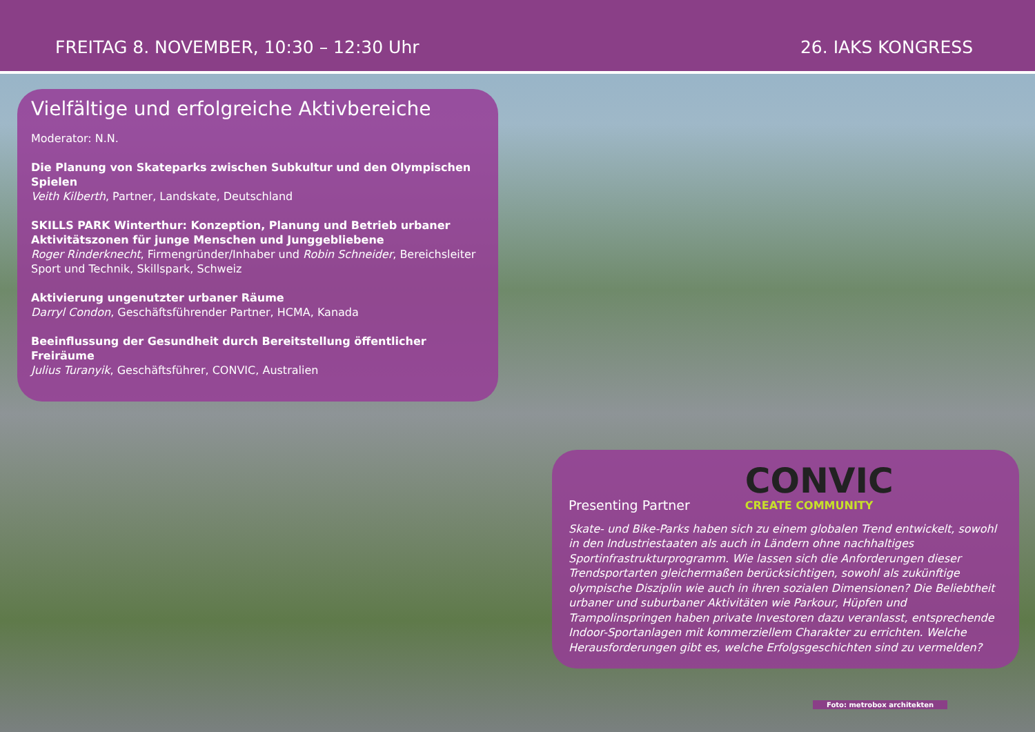FREITAG 8. NOVEMBER, 10:30 – 12:30 Uhr 26. IAKS KONGRESS
Vielfältige und erfolgreiche Aktivbereiche
Moderator: N.N.
Die Planung von Skateparks zwischen Subkultur und den Olympischen Spielen
Veith Kilberth, Partner, Landskate, Deutschland
SKILLS PARK Winterthur: Konzeption, Planung und Betrieb urbaner Aktivitätszonen für junge Menschen und Junggebliebene
Roger Rinderknecht, Firmengründer/Inhaber und Robin Schneider, Bereichsleiter Sport und Technik, Skillspark, Schweiz
Aktivierung ungenutzter urbaner Räume
Darryl Condon, Geschäftsführender Partner, HCMA, Kanada
Beeinflussung der Gesundheit durch Bereitstellung öffentlicher Freiräume
Julius Turanyik, Geschäftsführer, CONVIC, Australien
Presenting Partner
CONVIC
CREATE COMMUNITY
Skate- und Bike-Parks haben sich zu einem globalen Trend entwickelt, sowohl in den Industriestaaten als auch in Ländern ohne nachhaltiges Sportinfrastrukturprogramm. Wie lassen sich die Anforderungen dieser Trendsportarten gleichermaßen berücksichtigen, sowohl als zukünftige olympische Disziplin wie auch in ihren sozialen Dimensionen? Die Beliebtheit urbaner und suburbaner Aktivitäten wie Parkour, Hüpfen und Trampolinspringen haben private Investoren dazu veranlasst, entsprechende Indoor-Sportanlagen mit kommerziellem Charakter zu errichten. Welche Herausforderungen gibt es, welche Erfolgsgeschichten sind zu vermelden?
Foto: metrobox architekten